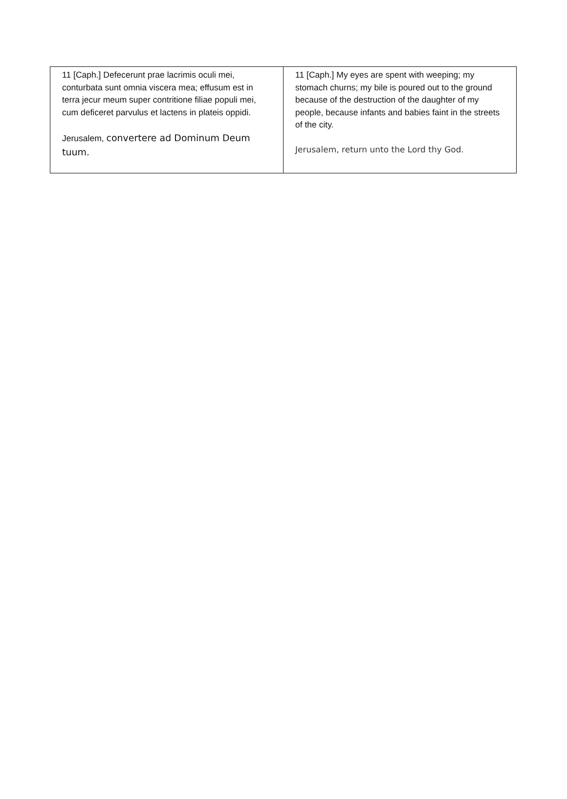| 11 [Caph.] Defecerunt prae lacrimis oculi mei, conturbata sunt omnia viscera mea; effusum est in terra jecur meum super contritione filiae populi mei, cum deficeret parvulus et lactens in plateis oppidi. Jerusalem, convertere ad Dominum Deum tuum. | 11 [Caph.] My eyes are spent with weeping; my stomach churns; my bile is poured out to the ground because of the destruction of the daughter of my people, because infants and babies faint in the streets of the city. Jerusalem, return unto the Lord thy God. |